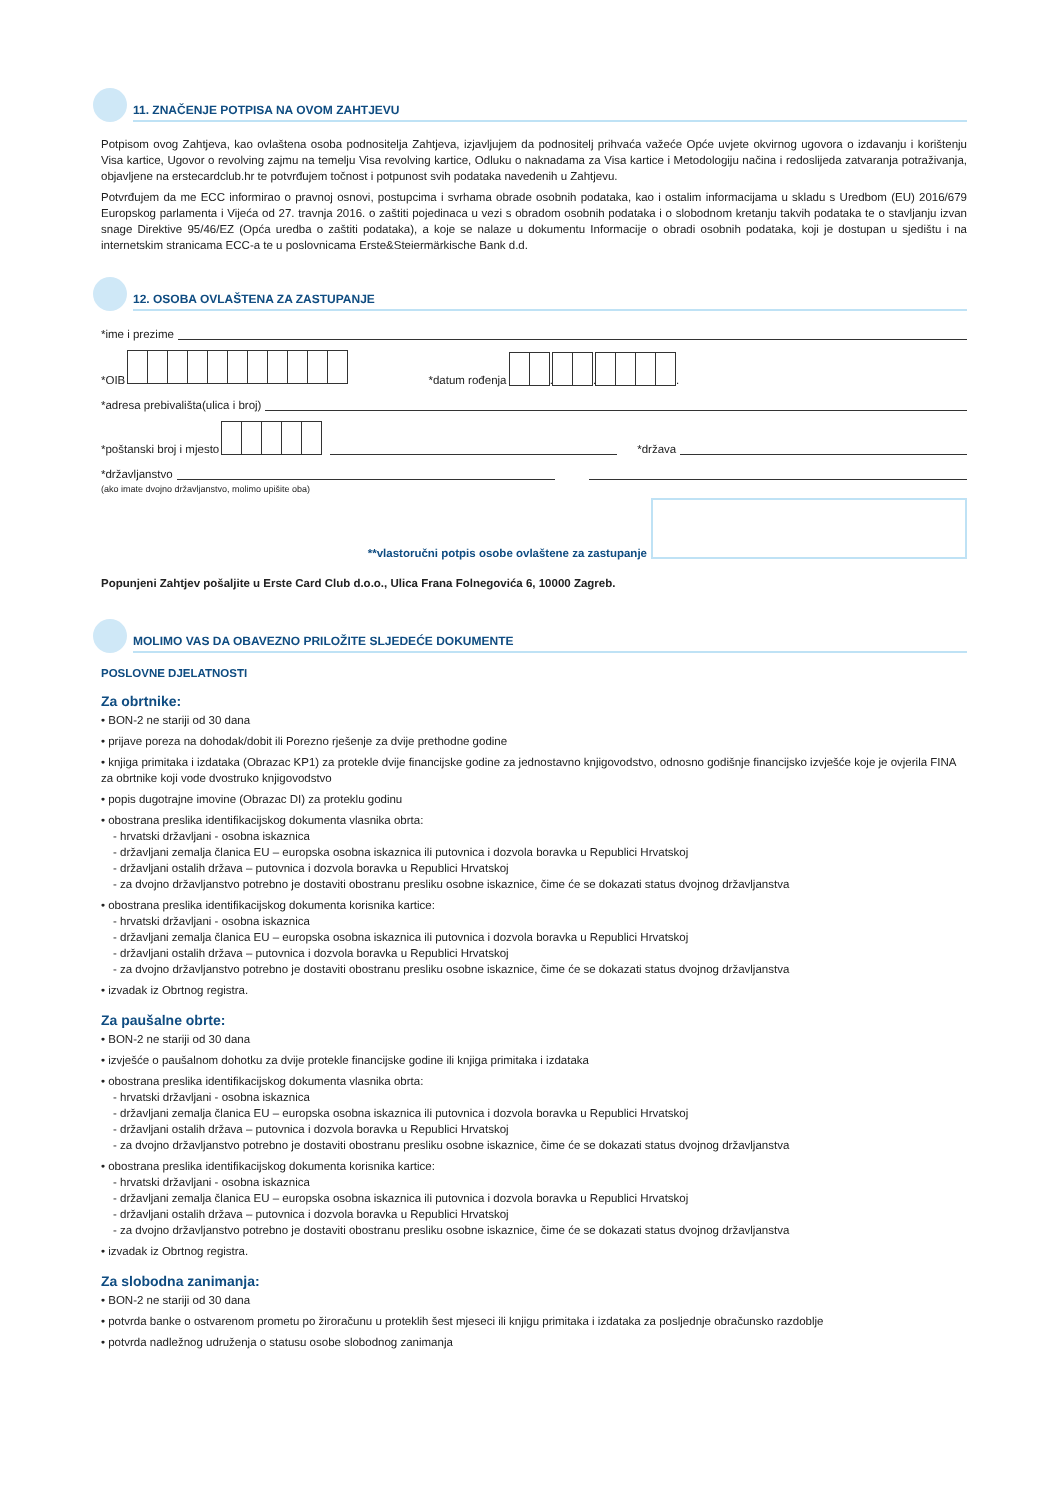11. ZNAČENJE POTPISA NA OVOM ZAHTJEVU
Potpisom ovog Zahtjeva, kao ovlaštena osoba podnositelja Zahtjeva, izjavljujem da podnositelj prihvaća važeće Opće uvjete okvirnog ugovora o izdavanju i korištenju Visa kartice, Ugovor o revolving zajmu na temelju Visa revolving kartice, Odluku o naknadama za Visa kartice i Metodologiju načina i redoslijeda zatvaranja potraživanja, objavljene na erstecardclub.hr te potvrđujem točnost i potpunost svih podataka navedenih u Zahtjevu.
Potvrđujem da me ECC informirao o pravnoj osnovi, postupcima i svrhama obrade osobnih podataka, kao i ostalim informacijama u skladu s Uredbom (EU) 2016/679 Europskog parlamenta i Vijeća od 27. travnja 2016. o zaštiti pojedinaca u vezi s obradom osobnih podataka i o slobodnom kretanju takvih podataka te o stavljanju izvan snage Direktive 95/46/EZ (Opća uredba o zaštiti podataka), a koje se nalaze u dokumentu Informacije o obradi osobnih podataka, koji je dostupan u sjedištu i na internetskim stranicama ECC-a te u poslovnicama Erste&Steiermärkische Bank d.d.
12. OSOBA OVLAŠTENA ZA ZASTUPANJE
*ime i prezime
*OIB *datum rođenja . . .
*adresa prebivališta(ulica i broj)
*poštanski broj i mjesto *država
*državljanstvo
(ako imate dvojno državljanstvo, molimo upišite oba)
**vlastoručni potpis osobe ovlaštene za zastupanje
Popunjeni Zahtjev pošaljite u Erste Card Club d.o.o., Ulica Frana Folnegovića 6, 10000 Zagreb.
MOLIMO VAS DA OBAVEZNO PRILOŽITE SLJEDEĆE DOKUMENTE
POSLOVNE DJELATNOSTI
Za obrtnike:
• BON-2 ne stariji od 30 dana
• prijave poreza na dohodak/dobit ili Porezno rješenje za dvije prethodne godine
• knjiga primitaka i izdataka (Obrazac KP1) za protekle dvije financijske godine za jednostavno knjigovodstvo, odnosno godišnje financijsko izvješće koje je ovjerila FINA za obrtnike koji vode dvostruko knjigovodstvo
• popis dugotrajne imovine (Obrazac DI) za proteklu godinu
• obostrana preslika identifikacijskog dokumenta vlasnika obrta:
- hrvatski državljani - osobna iskaznica
- državljani zemalja članica EU – europska osobna iskaznica ili putovnica i dozvola boravka u Republici Hrvatskoj
- državljani ostalih država – putovnica i dozvola boravka u Republici Hrvatskoj
- za dvojno državljanstvo potrebno je dostaviti obostranu presliku osobne iskaznice, čime će se dokazati status dvojnog državljanstva
• obostrana preslika identifikacijskog dokumenta korisnika kartice:
- hrvatski državljani - osobna iskaznica
- državljani zemalja članica EU – europska osobna iskaznica ili putovnica i dozvola boravka u Republici Hrvatskoj
- državljani ostalih država – putovnica i dozvola boravka u Republici Hrvatskoj
- za dvojno državljanstvo potrebno je dostaviti obostranu presliku osobne iskaznice, čime će se dokazati status dvojnog državljanstva
• izvadak iz Obrtnog registra.
Za paušalne obrte:
• BON-2 ne stariji od 30 dana
• izvješće o paušalnom dohotku za dvije protekle financijske godine ili knjiga primitaka i izdataka
• obostrana preslika identifikacijskog dokumenta vlasnika obrta:
- hrvatski državljani - osobna iskaznica
- državljani zemalja članica EU – europska osobna iskaznica ili putovnica i dozvola boravka u Republici Hrvatskoj
- državljani ostalih država – putovnica i dozvola boravka u Republici Hrvatskoj
- za dvojno državljanstvo potrebno je dostaviti obostranu presliku osobne iskaznice, čime će se dokazati status dvojnog državljanstva
• obostrana preslika identifikacijskog dokumenta korisnika kartice:
- hrvatski državljani - osobna iskaznica
- državljani zemalja članica EU – europska osobna iskaznica ili putovnica i dozvola boravka u Republici Hrvatskoj
- državljani ostalih država – putovnica i dozvola boravka u Republici Hrvatskoj
- za dvojno državljanstvo potrebno je dostaviti obostranu presliku osobne iskaznice, čime će se dokazati status dvojnog državljanstva
• izvadak iz Obrtnog registra.
Za slobodna zanimanja:
• BON-2 ne stariji od 30 dana
• potvrda banke o ostvarenom prometu po žiroračunu u proteklih šest mjeseci ili knjigu primitaka i izdataka za posljednje obračunsko razdoblje
• potvrda nadležnog udruženja o statusu osobe slobodnog zanimanja